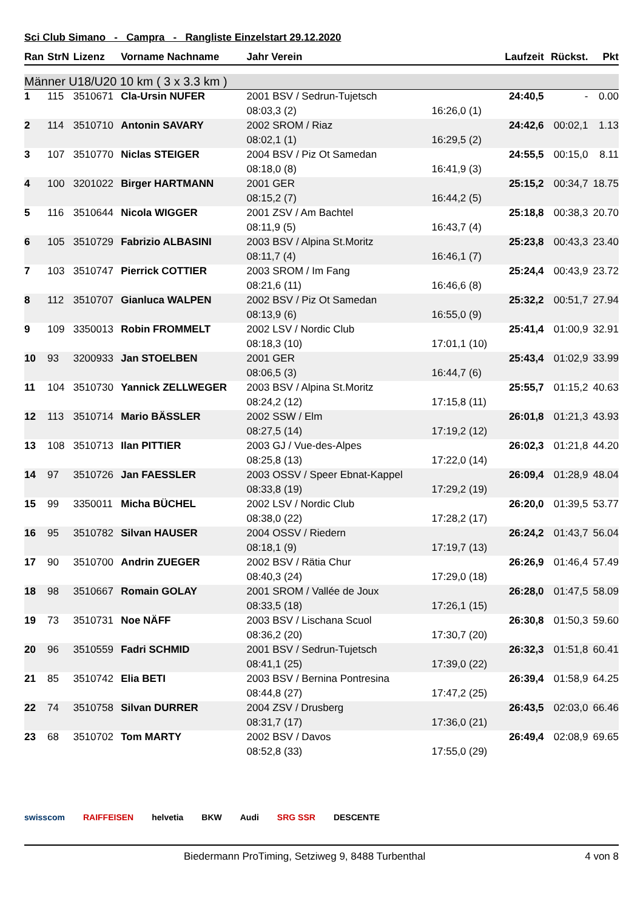Sci Club Simano - Campra - Rangliste Einzelstart 29.12.2020
| Ran | StrN | Lizenz | Vorname Nachname | Jahr Verein | | Laufzeit | Rückst. | Pkt |
| --- | --- | --- | --- | --- | --- | --- | --- | --- |
| Männer U18/U20 10 km ( 3 x 3.3 km ) | | | | | | | | |
| 1 | 115 | 3510671 | Cla-Ursin NUFER | 2001 BSV / Sedrun-Tujetsch | | 24:40,5 | - | 0.00 |
| | | | | 08:03,3 (2) | 16:26,0 (1) | | | |
| 2 | 114 | 3510710 | Antonin SAVARY | 2002 SROM / Riaz | | 24:42,6 | 00:02,1 | 1.13 |
| | | | | 08:02,1 (1) | 16:29,5 (2) | | | |
| 3 | 107 | 3510770 | Niclas STEIGER | 2004 BSV / Piz Ot Samedan | | 24:55,5 | 00:15,0 | 8.11 |
| | | | | 08:18,0 (8) | 16:41,9 (3) | | | |
| 4 | 100 | 3201022 | Birger HARTMANN | 2001 GER | | 25:15,2 | 00:34,7 | 18.75 |
| | | | | 08:15,2 (7) | 16:44,2 (5) | | | |
| 5 | 116 | 3510644 | Nicola WIGGER | 2001 ZSV / Am Bachtel | | 25:18,8 | 00:38,3 | 20.70 |
| | | | | 08:11,9 (5) | 16:43,7 (4) | | | |
| 6 | 105 | 3510729 | Fabrizio ALBASINI | 2003 BSV / Alpina St.Moritz | | 25:23,8 | 00:43,3 | 23.40 |
| | | | | 08:11,7 (4) | 16:46,1 (7) | | | |
| 7 | 103 | 3510747 | Pierrick COTTIER | 2003 SROM / Im Fang | | 25:24,4 | 00:43,9 | 23.72 |
| | | | | 08:21,6 (11) | 16:46,6 (8) | | | |
| 8 | 112 | 3510707 | Gianluca WALPEN | 2002 BSV / Piz Ot Samedan | | 25:32,2 | 00:51,7 | 27.94 |
| | | | | 08:13,9 (6) | 16:55,0 (9) | | | |
| 9 | 109 | 3350013 | Robin FROMMELT | 2002 LSV / Nordic Club | | 25:41,4 | 01:00,9 | 32.91 |
| | | | | 08:18,3 (10) | 17:01,1 (10) | | | |
| 10 | 93 | 3200933 | Jan STOELBEN | 2001 GER | | 25:43,4 | 01:02,9 | 33.99 |
| | | | | 08:06,5 (3) | 16:44,7 (6) | | | |
| 11 | 104 | 3510730 | Yannick ZELLWEGER | 2003 BSV / Alpina St.Moritz | | 25:55,7 | 01:15,2 | 40.63 |
| | | | | 08:24,2 (12) | 17:15,8 (11) | | | |
| 12 | 113 | 3510714 | Mario BÄSSLER | 2002 SSW / Elm | | 26:01,8 | 01:21,3 | 43.93 |
| | | | | 08:27,5 (14) | 17:19,2 (12) | | | |
| 13 | 108 | 3510713 | Ilan PITTIER | 2003 GJ / Vue-des-Alpes | | 26:02,3 | 01:21,8 | 44.20 |
| | | | | 08:25,8 (13) | 17:22,0 (14) | | | |
| 14 | 97 | 3510726 | Jan FAESSLER | 2003 OSSV / Speer Ebnat-Kappel | | 26:09,4 | 01:28,9 | 48.04 |
| | | | | 08:33,8 (19) | 17:29,2 (19) | | | |
| 15 | 99 | 3350011 | Micha BÜCHEL | 2002 LSV / Nordic Club | | 26:20,0 | 01:39,5 | 53.77 |
| | | | | 08:38,0 (22) | 17:28,2 (17) | | | |
| 16 | 95 | 3510782 | Silvan HAUSER | 2004 OSSV / Riedern | | 26:24,2 | 01:43,7 | 56.04 |
| | | | | 08:18,1 (9) | 17:19,7 (13) | | | |
| 17 | 90 | 3510700 | Andrin ZUEGER | 2002 BSV / Rätia Chur | | 26:26,9 | 01:46,4 | 57.49 |
| | | | | 08:40,3 (24) | 17:29,0 (18) | | | |
| 18 | 98 | 3510667 | Romain GOLAY | 2001 SROM / Vallée de Joux | | 26:28,0 | 01:47,5 | 58.09 |
| | | | | 08:33,5 (18) | 17:26,1 (15) | | | |
| 19 | 73 | 3510731 | Noe NÄFF | 2003 BSV / Lischana Scuol | | 26:30,8 | 01:50,3 | 59.60 |
| | | | | 08:36,2 (20) | 17:30,7 (20) | | | |
| 20 | 96 | 3510559 | Fadri SCHMID | 2001 BSV / Sedrun-Tujetsch | | 26:32,3 | 01:51,8 | 60.41 |
| | | | | 08:41,1 (25) | 17:39,0 (22) | | | |
| 21 | 85 | 3510742 | Elia BETI | 2003 BSV / Bernina Pontresina | | 26:39,4 | 01:58,9 | 64.25 |
| | | | | 08:44,8 (27) | 17:47,2 (25) | | | |
| 22 | 74 | 3510758 | Silvan DURRER | 2004 ZSV / Drusberg | | 26:43,5 | 02:03,0 | 66.46 |
| | | | | 08:31,7 (17) | 17:36,0 (21) | | | |
| 23 | 68 | 3510702 | Tom MARTY | 2002 BSV / Davos | | 26:49,4 | 02:08,9 | 69.65 |
| | | | | 08:52,8 (33) | 17:55,0 (29) | | | |
swisscom RAIFFEISEN helvetia BKW Audi SRG SSR DESCENTE
Biedermann ProTiming, Setziweg 9, 8488 Turbenthal 4 von 8